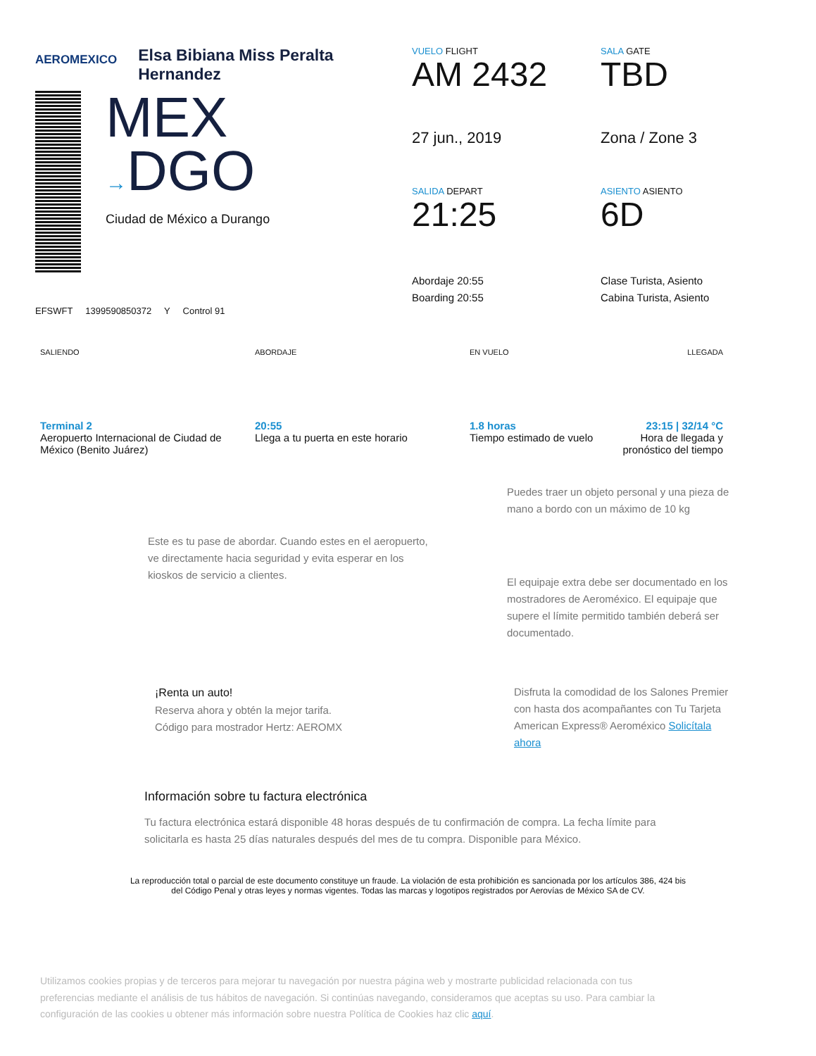AEROMEXICO
Elsa Bibiana Miss Peralta
Hernandez
MEX
→DGO
Ciudad de México a Durango
EFSWFT 1399590850372 Y Control 91
VUELO FLIGHT
AM 2432
27 jun., 2019
SALIDA DEPART
21:25
Abordaje 20:55
Boarding 20:55
SALA GATE
TBD
Zona / Zone 3
ASIENTO ASIENTO
6D
Clase Turista, Asiento
Cabina Turista, Asiento
SALIENDO
Terminal 2
Aeropuerto Internacional de Ciudad de México (Benito Juárez)
ABORDAJE
20:55
Llega a tu puerta en este horario
EN VUELO
1.8 horas
Tiempo estimado de vuelo
LLEGADA
23:15 | 32/14 °C
Hora de llegada y pronóstico del tiempo
Este es tu pase de abordar. Cuando estes en el aeropuerto, ve directamente hacia seguridad y evita esperar en los kioskos de servicio a clientes.
Puedes traer un objeto personal y una pieza de mano a bordo con un máximo de 10 kg
El equipaje extra debe ser documentado en los mostradores de Aeroméxico. El equipaje que supere el límite permitido también deberá ser documentado.
¡Renta un auto!
Reserva ahora y obtén la mejor tarifa.
Código para mostrador Hertz: AEROMX
Disfruta la comodidad de los Salones Premier con hasta dos acompañantes con Tu Tarjeta American Express® Aeroméxico Solicítala ahora
Información sobre tu factura electrónica
Tu factura electrónica estará disponible 48 horas después de tu confirmación de compra. La fecha límite para solicitarla es hasta 25 días naturales después del mes de tu compra. Disponible para México.
La reproducción total o parcial de este documento constituye un fraude. La violación de esta prohibición es sancionada por los artículos 386, 424 bis del Código Penal y otras leyes y normas vigentes. Todas las marcas y logotipos registrados por Aerovías de México SA de CV.
Utilizamos cookies propias y de terceros para mejorar tu navegación por nuestra página web y mostrarte publicidad relacionada con tus preferencias mediante el análisis de tus hábitos de navegación. Si continúas navegando, consideramos que aceptas su uso. Para cambiar la configuración de las cookies u obtener más información sobre nuestra Política de Cookies haz clic aquí.